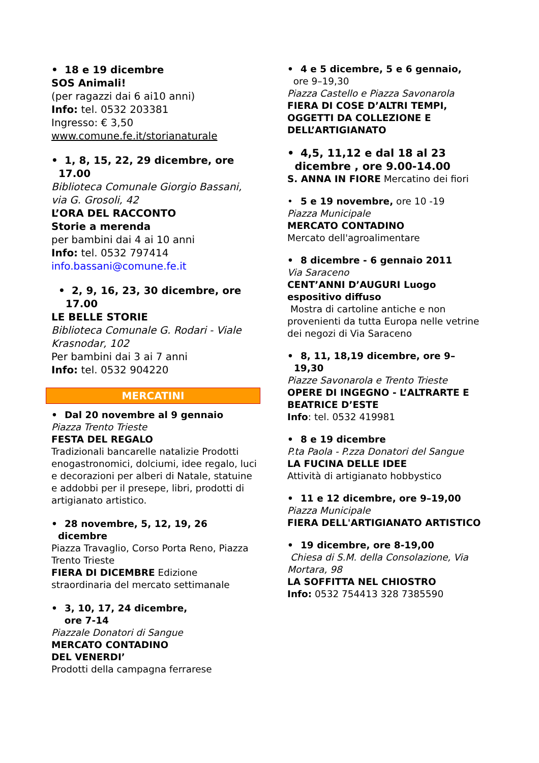• 18 e 19 dicembre
SOS Animali!
(per ragazzi dai 6 ai10 anni)
Info: tel. 0532 203381
Ingresso: € 3,50
www.comune.fe.it/storianaturale
• 1, 8, 15, 22, 29 dicembre, ore
17.00
Biblioteca Comunale Giorgio Bassani, via G. Grosoli, 42
L’ORA DEL RACCONTO
Storie a merenda
per bambini dai 4 ai 10 anni
Info: tel. 0532 797414
info.bassani@comune.fe.it
• 2, 9, 16, 23, 30 dicembre, ore
17.00
LE BELLE STORIE
Biblioteca Comunale G. Rodari - Viale Krasnodar, 102
Per bambini dai 3 ai 7 anni
Info: tel. 0532 904220
MERCATINI
• Dal 20 novembre al 9 gennaio
Piazza Trento Trieste
FESTA DEL REGALO
Tradizionali bancarelle natalizie Prodotti enogastronomici, dolciumi, idee regalo, luci e decorazioni per alberi di Natale, statuine e addobbi per il presepe, libri, prodotti di artigianato artistico.
• 28 novembre, 5, 12, 19, 26
dicembre
Piazza Travaglio, Corso Porta Reno, Piazza Trento Trieste
FIERA DI DICEMBRE Edizione straordinaria del mercato settimanale
• 3, 10, 17, 24 dicembre,
ore 7-14
Piazzale Donatori di Sangue
MERCATO CONTADINO
DEL VENERDI’
Prodotti della campagna ferrarese
• 4 e 5 dicembre, 5 e 6 gennaio,
ore 9–19,30
Piazza Castello e Piazza Savonarola
FIERA DI COSE D’ALTRI TEMPI, OGGETTI DA COLLEZIONE E DELL’ARTIGIANATO
• 4,5, 11,12 e dal 18 al 23
dicembre , ore 9.00-14.00
S. ANNA IN FIORE Mercatino dei fiori
• 5 e 19 novembre, ore 10 -19
Piazza Municipale
MERCATO CONTADINO
Mercato dell'agroalimentare
• 8 dicembre - 6 gennaio 2011
Via Saraceno
CENT’ANNI D’AUGURI Luogo espositivo diffuso
Mostra di cartoline antiche e non provenienti da tutta Europa nelle vetrine dei negozi di Via Saraceno
• 8, 11, 18,19 dicembre, ore 9–
19,30
Piazze Savonarola e Trento Trieste
OPERE DI INGEGNO - L’ALTRARTE E BEATRICE D’ESTE
Info: tel. 0532 419981
• 8 e 19 dicembre
P.ta Paola - P.zza Donatori del Sangue
LA FUCINA DELLE IDEE
Attività di artigianato hobbystico
• 11 e 12 dicembre, ore 9–19,00
Piazza Municipale
FIERA DELL'ARTIGIANATO ARTISTICO
• 19 dicembre, ore 8-19,00
Chiesa di S.M. della Consolazione, Via Mortara, 98
LA SOFFITTA NEL CHIOSTRO
Info: 0532 754413 328 7385590